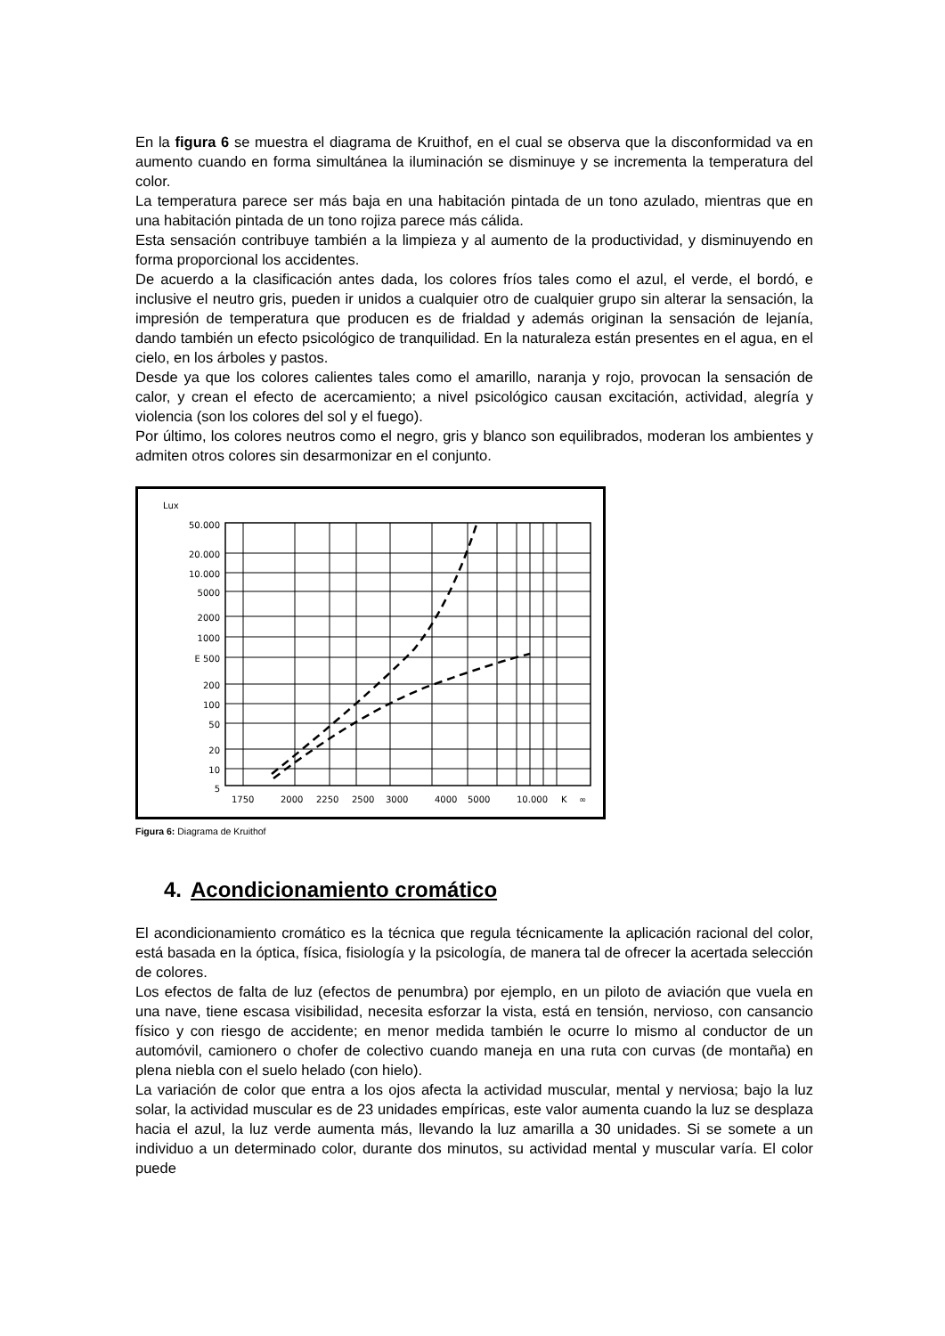En la figura 6 se muestra el diagrama de Kruithof, en el cual se observa que la disconformidad va en aumento cuando en forma simultánea la iluminación se disminuye y se incrementa la temperatura del color.
La temperatura parece ser más baja en una habitación pintada de un tono azulado, mientras que en una habitación pintada de un tono rojiza parece más cálida.
Esta sensación contribuye también a la limpieza y al aumento de la productividad, y disminuyendo en forma proporcional los accidentes.
De acuerdo a la clasificación antes dada, los colores fríos tales como el azul, el verde, el bordó, e inclusive el neutro gris, pueden ir unidos a cualquier otro de cualquier grupo sin alterar la sensación, la impresión de temperatura que producen es de frialdad y además originan la sensación de lejanía, dando también un efecto psicológico de tranquilidad. En la naturaleza están presentes en el agua, en el cielo, en los árboles y pastos.
Desde ya que los colores calientes tales como el amarillo, naranja y rojo, provocan la sensación de calor, y crean el efecto de acercamiento; a nivel psicológico causan excitación, actividad, alegría y violencia (son los colores del sol y el fuego).
Por último, los colores neutros como el negro, gris y blanco son equilibrados, moderan los ambientes y admiten otros colores sin desarmonizar en el conjunto.
Lux
50.000
20.000
10.000
5000
2000
1000
E 500
200
100
50
20
10
5
1750
2000
2250
2500
3000
4000
5000
10.000
K
∞
Figura 6: Diagrama de Kruithof
4. Acondicionamiento cromático
El acondicionamiento cromático es la técnica que regula técnicamente la aplicación racional del color, está basada en la óptica, física, fisiología y la psicología, de manera tal de ofrecer la acertada selección de colores.
Los efectos de falta de luz (efectos de penumbra) por ejemplo, en un piloto de aviación que vuela en una nave, tiene escasa visibilidad, necesita esforzar la vista, está en tensión, nervioso, con cansancio físico y con riesgo de accidente; en menor medida también le ocurre lo mismo al conductor de un automóvil, camionero o chofer de colectivo cuando maneja en una ruta con curvas (de montaña) en plena niebla con el suelo helado (con hielo).
La variación de color que entra a los ojos afecta la actividad muscular, mental y nerviosa; bajo la luz solar, la actividad muscular es de 23 unidades empíricas, este valor aumenta cuando la luz se desplaza hacia el azul, la luz verde aumenta más, llevando la luz amarilla a 30 unidades. Si se somete a un individuo a un determinado color, durante dos minutos, su actividad mental y muscular varía. El color puede